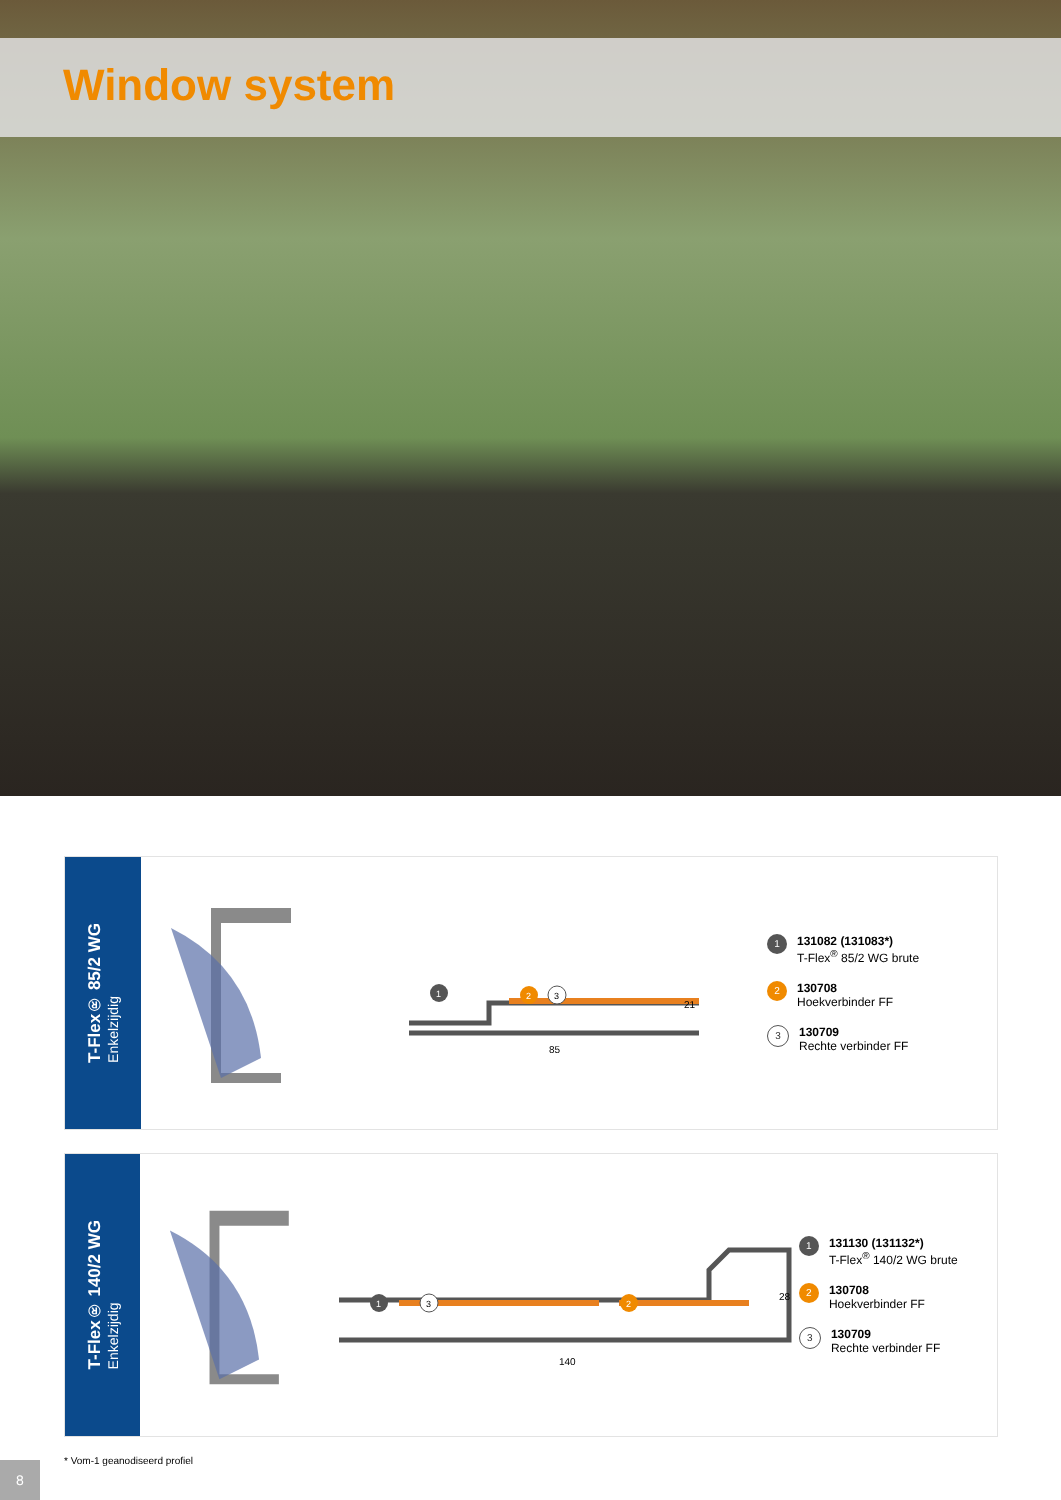Window system
T-Flex® 85/2 WG
Enkelzijdig
85
21
1
2
3
1 131082 (131083*)
T-Flex<sup>®</sup> 85/2 WG brute
2 130708
Hoekverbinder FF
3 130709
Rechte verbinder FF
T-Flex® 140/2 WG
Enkelzijdig
140
28
1
2
3
1 131130 (131132*)
T-Flex<sup>®</sup> 140/2 WG brute
2 130708
Hoekverbinder FF
3 130709
Rechte verbinder FF
* Vom-1 geanodiseerd profiel
8